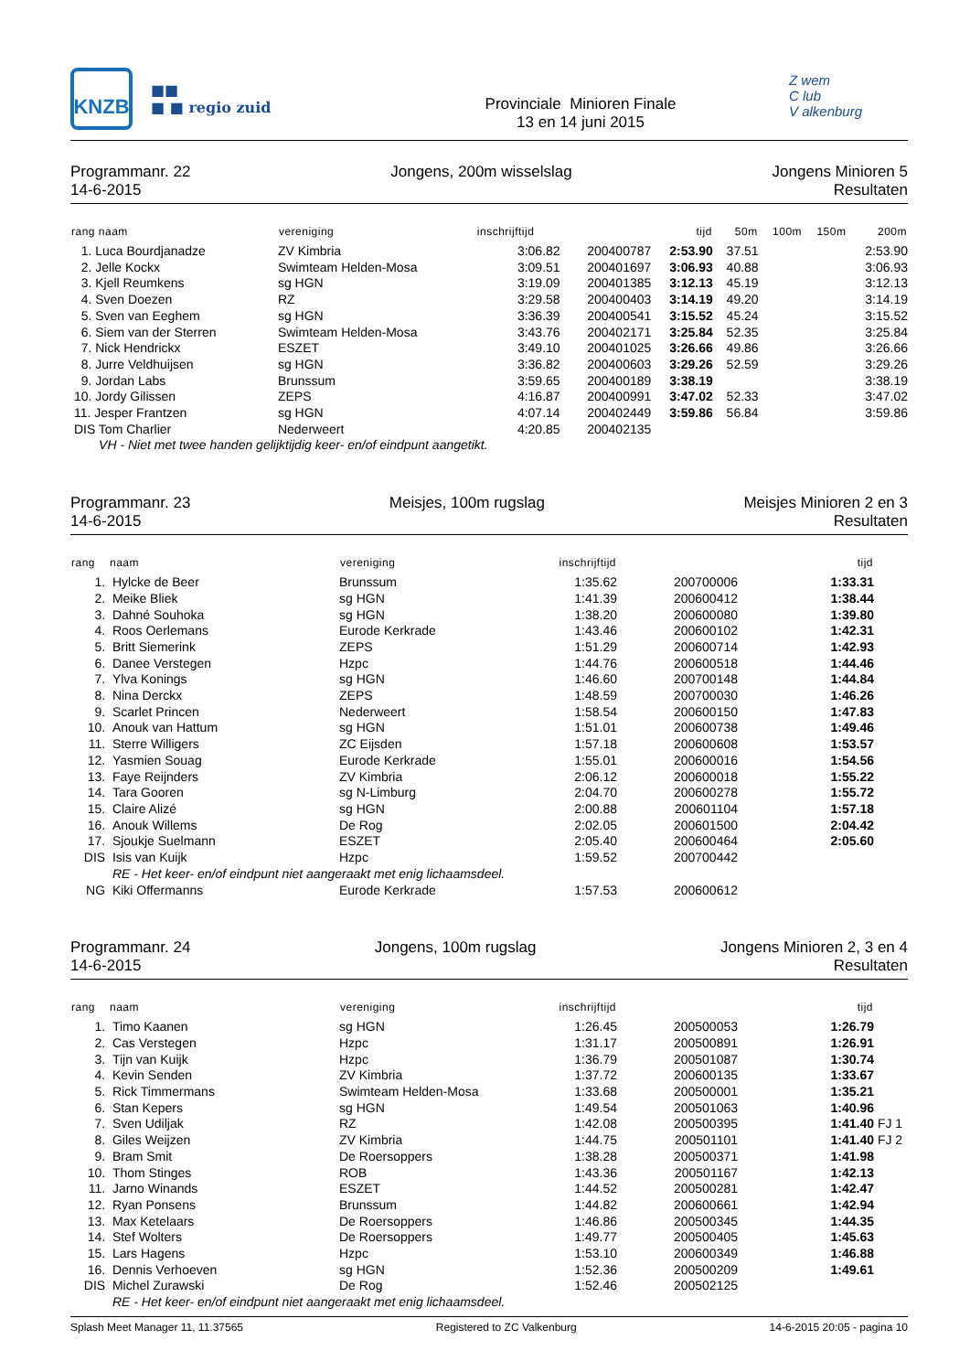KNZB
■■
■ ■ regio zuid
Provinciale Minioren Finale
13 en 14 juni 2015
Z wem
C lub
V alkenburg
Programmanr. 22
14-6-2015
Jongens, 200m wisselslag Jongens Minioren 5
Resultaten
| rang naam | vereniging | inschrijftijd | | tijd | 50m | 100m | 150m | 200m |
| --- | --- | --- | --- | --- | --- | --- | --- | --- |
| 1. Luca Bourdjanadze | ZV Kimbria | 3:06.82 | 200400787 | 2:53.90 | 37.51 | | | 2:53.90 |
| 2. Jelle Kockx | Swimteam Helden-Mosa | 3:09.51 | 200401697 | 3:06.93 | 40.88 | | | 3:06.93 |
| 3. Kjell Reumkens | sg HGN | 3:19.09 | 200401385 | 3:12.13 | 45.19 | | | 3:12.13 |
| 4. Sven Doezen | RZ | 3:29.58 | 200400403 | 3:14.19 | 49.20 | | | 3:14.19 |
| 5. Sven van Eeghem | sg HGN | 3:36.39 | 200400541 | 3:15.52 | 45.24 | | | 3:15.52 |
| 6. Siem van der Sterren | Swimteam Helden-Mosa | 3:43.76 | 200402171 | 3:25.84 | 52.35 | | | 3:25.84 |
| 7. Nick Hendrickx | ESZET | 3:49.10 | 200401025 | 3:26.66 | 49.86 | | | 3:26.66 |
| 8. Jurre Veldhuijsen | sg HGN | 3:36.82 | 200400603 | 3:29.26 | 52.59 | | | 3:29.26 |
| 9. Jordan Labs | Brunssum | 3:59.65 | 200400189 | 3:38.19 | | | | 3:38.19 |
| 10. Jordy Gilissen | ZEPS | 4:16.87 | 200400991 | 3:47.02 | 52.33 | | | 3:47.02 |
| 11. Jesper Frantzen | sg HGN | 4:07.14 | 200402449 | 3:59.86 | 56.84 | | | 3:59.86 |
| DIS Tom Charlier | Nederweert | 4:20.85 | 200402135 | | | | | |
| VH - Niet met twee handen gelijktijdig keer- en/of eindpunt aangetikt. | | | | | | | | |
Programmanr. 23
14-6-2015
Meisjes, 100m rugslag Meisjes Minioren 2 en 3
Resultaten
| rang | naam | vereniging | inschrijftijd | | tijd | |
| --- | --- | --- | --- | --- | --- | --- |
| 1. | Hylcke de Beer | Brunssum | 1:35.62 | 200700006 | 1:33.31 | |
| 2. | Meike Bliek | sg HGN | 1:41.39 | 200600412 | 1:38.44 | |
| 3. | Dahné Souhoka | sg HGN | 1:38.20 | 200600080 | 1:39.80 | |
| 4. | Roos Oerlemans | Eurode Kerkrade | 1:43.46 | 200600102 | 1:42.31 | |
| 5. | Britt Siemerink | ZEPS | 1:51.29 | 200600714 | 1:42.93 | |
| 6. | Danee Verstegen | Hzpc | 1:44.76 | 200600518 | 1:44.46 | |
| 7. | Ylva Konings | sg HGN | 1:46.60 | 200700148 | 1:44.84 | |
| 8. | Nina Derckx | ZEPS | 1:48.59 | 200700030 | 1:46.26 | |
| 9. | Scarlet Princen | Nederweert | 1:58.54 | 200600150 | 1:47.83 | |
| 10. | Anouk van Hattum | sg HGN | 1:51.01 | 200600738 | 1:49.46 | |
| 11. | Sterre Willigers | ZC Eijsden | 1:57.18 | 200600608 | 1:53.57 | |
| 12. | Yasmien Souag | Eurode Kerkrade | 1:55.01 | 200600016 | 1:54.56 | |
| 13. | Faye Reijnders | ZV Kimbria | 2:06.12 | 200600018 | 1:55.22 | |
| 14. | Tara Gooren | sg N-Limburg | 2:04.70 | 200600278 | 1:55.72 | |
| 15. | Claire Alizé | sg HGN | 2:00.88 | 200601104 | 1:57.18 | |
| 16. | Anouk Willems | De Rog | 2:02.05 | 200601500 | 2:04.42 | |
| 17. | Sjoukje Suelmann | ESZET | 2:05.40 | 200600464 | 2:05.60 | |
| DIS | Isis van Kuijk | Hzpc | 1:59.52 | 200700442 | | |
| | RE - Het keer- en/of eindpunt niet aangeraakt met enig lichaamsdeel. | | | | | |
| NG | Kiki Offermanns | Eurode Kerkrade | 1:57.53 | 200600612 | | |
Programmanr. 24
14-6-2015
Jongens, 100m rugslag Jongens Minioren 2, 3 en 4
Resultaten
| rang | naam | vereniging | inschrijftijd | | tijd | |
| --- | --- | --- | --- | --- | --- | --- |
| 1. | Timo Kaanen | sg HGN | 1:26.45 | 200500053 | 1:26.79 | |
| 2. | Cas Verstegen | Hzpc | 1:31.17 | 200500891 | 1:26.91 | |
| 3. | Tijn van Kuijk | Hzpc | 1:36.79 | 200501087 | 1:30.74 | |
| 4. | Kevin Senden | ZV Kimbria | 1:37.72 | 200600135 | 1:33.67 | |
| 5. | Rick Timmermans | Swimteam Helden-Mosa | 1:33.68 | 200500001 | 1:35.21 | |
| 6. | Stan Kepers | sg HGN | 1:49.54 | 200501063 | 1:40.96 | |
| 7. | Sven Udiljak | RZ | 1:42.08 | 200500395 | 1:41.40 | FJ 1 |
| 8. | Giles Weijzen | ZV Kimbria | 1:44.75 | 200501101 | 1:41.40 | FJ 2 |
| 9. | Bram Smit | De Roersoppers | 1:38.28 | 200500371 | 1:41.98 | |
| 10. | Thom Stinges | ROB | 1:43.36 | 200501167 | 1:42.13 | |
| 11. | Jarno Winands | ESZET | 1:44.52 | 200500281 | 1:42.47 | |
| 12. | Ryan Ponsens | Brunssum | 1:44.82 | 200600661 | 1:42.94 | |
| 13. | Max Ketelaars | De Roersoppers | 1:46.86 | 200500345 | 1:44.35 | |
| 14. | Stef Wolters | De Roersoppers | 1:49.77 | 200500405 | 1:45.63 | |
| 15. | Lars Hagens | Hzpc | 1:53.10 | 200600349 | 1:46.88 | |
| 16. | Dennis Verhoeven | sg HGN | 1:52.36 | 200500209 | 1:49.61 | |
| DIS | Michel Zurawski | De Rog | 1:52.46 | 200502125 | | |
| | RE - Het keer- en/of eindpunt niet aangeraakt met enig lichaamsdeel. | | | | | |
Splash Meet Manager 11, 11.37565
Registered to ZC Valkenburg 14-6-2015 20:05 - pagina 10